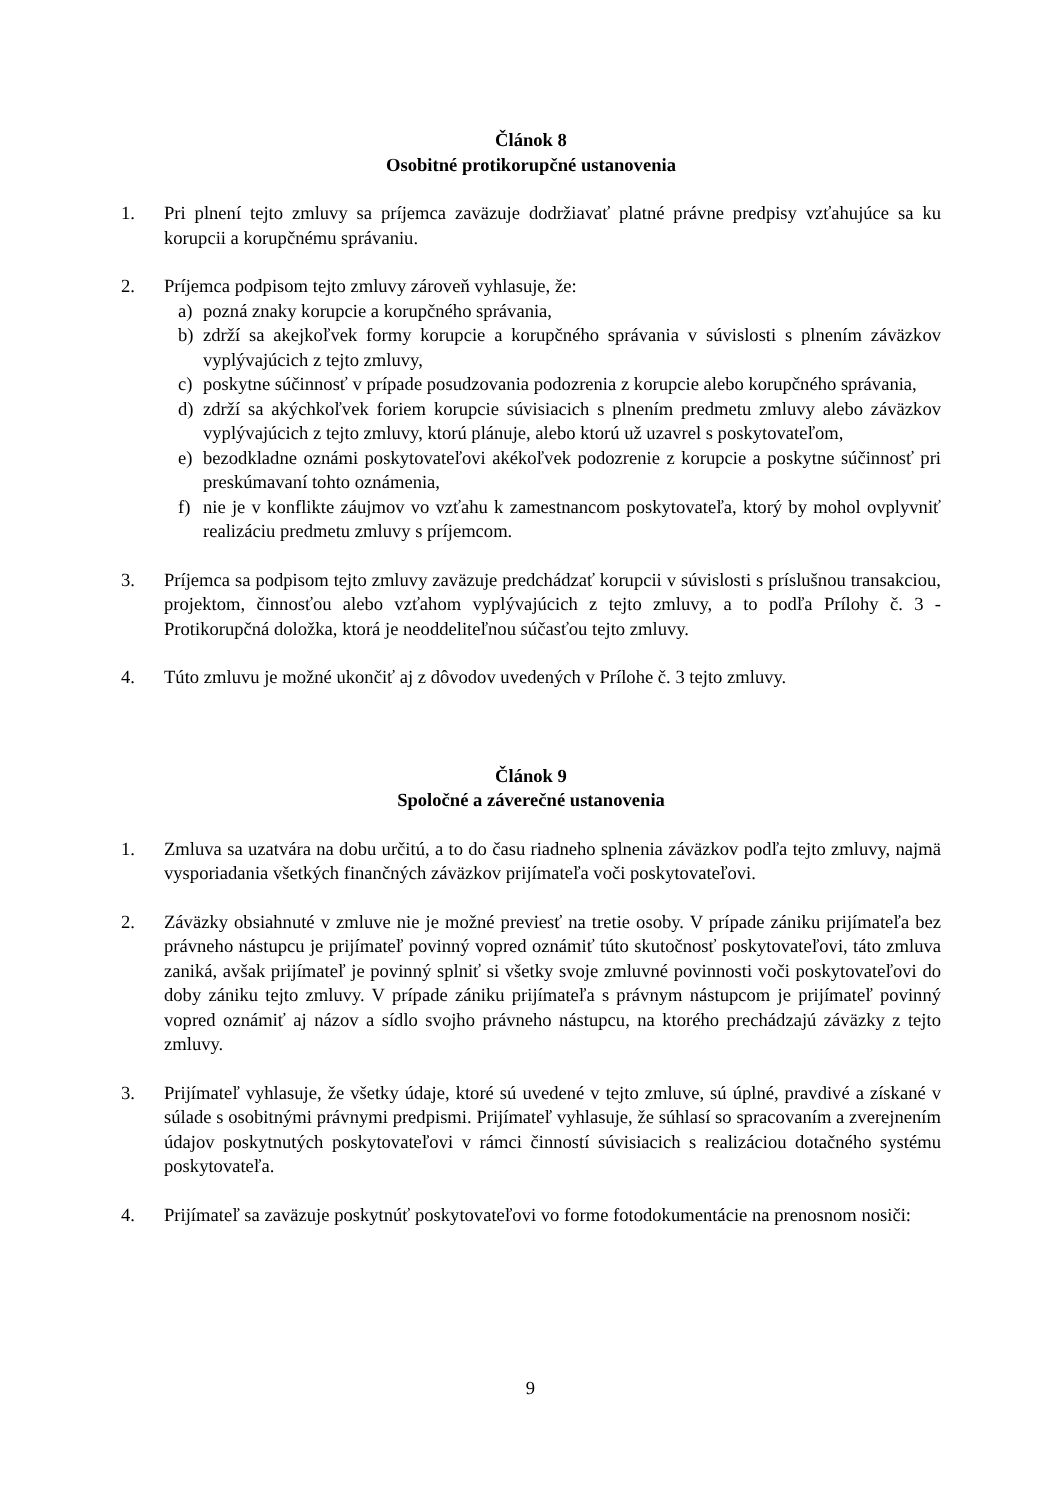Článok 8
Osobitné protikorupčné ustanovenia
1. Pri plnení tejto zmluvy sa príjemca zaväzuje dodržiavať platné právne predpisy vzťahujúce sa ku korupcii a korupčnému správaniu.
2. Príjemca podpisom tejto zmluvy zároveň vyhlasuje, že:
a) pozná znaky korupcie a korupčného správania,
b) zdrží sa akejkoľvek formy korupcie a korupčného správania v súvislosti s plnením záväzkov vyplývajúcich z tejto zmluvy,
c) poskytne súčinnosť v prípade posudzovania podozrenia z korupcie alebo korupčného správania,
d) zdrží sa akýchkoľvek foriem korupcie súvisiacich s plnením predmetu zmluvy alebo záväzkov vyplývajúcich z tejto zmluvy, ktorú plánuje, alebo ktorú už uzavrel s poskytovateľom,
e) bezodkladne oznámi poskytovateľovi akékoľvek podozrenie z korupcie a poskytne súčinnosť pri preskúmavaní tohto oznámenia,
f) nie je v konflikte záujmov vo vzťahu k zamestnancom poskytovateľa, ktorý by mohol ovplyvniť realizáciu predmetu zmluvy s príjemcom.
3. Príjemca sa podpisom tejto zmluvy zaväzuje predchádzať korupcii v súvislosti s príslušnou transakciou, projektom, činnosťou alebo vzťahom vyplývajúcich z tejto zmluvy, a to podľa Prílohy č. 3 - Protikorupčná doložka, ktorá je neoddeliteľnou súčasťou tejto zmluvy.
4. Túto zmluvu je možné ukončiť aj z dôvodov uvedených v Prílohe č. 3 tejto zmluvy.
Článok 9
Spoločné a záverečné ustanovenia
1. Zmluva sa uzatvára na dobu určitú, a to do času riadneho splnenia záväzkov podľa tejto zmluvy, najmä vysporiadania všetkých finančných záväzkov prijímateľa voči poskytovateľovi.
2. Záväzky obsiahnuté v zmluve nie je možné previesť na tretie osoby. V prípade zániku prijímateľa bez právneho nástupcu je prijímateľ povinný vopred oznámiť túto skutočnosť poskytovateľovi, táto zmluva zaniká, avšak prijímateľ je povinný splniť si všetky svoje zmluvné povinnosti voči poskytovateľovi do doby zániku tejto zmluvy. V prípade zániku prijímateľa s právnym nástupcom je prijímateľ povinný vopred oznámiť aj názov a sídlo svojho právneho nástupcu, na ktorého prechádzajú záväzky z tejto zmluvy.
3. Prijímateľ vyhlasuje, že všetky údaje, ktoré sú uvedené v tejto zmluve, sú úplné, pravdivé a získané v súlade s osobitnými právnymi predpismi. Prijímateľ vyhlasuje, že súhlasí so spracovaním a zverejnením údajov poskytnutých poskytovateľovi v rámci činností súvisiacich s realizáciou dotačného systému poskytovateľa.
4. Prijímateľ sa zaväzuje poskytnúť poskytovateľovi vo forme fotodokumentácie na prenosnom nosiči:
9